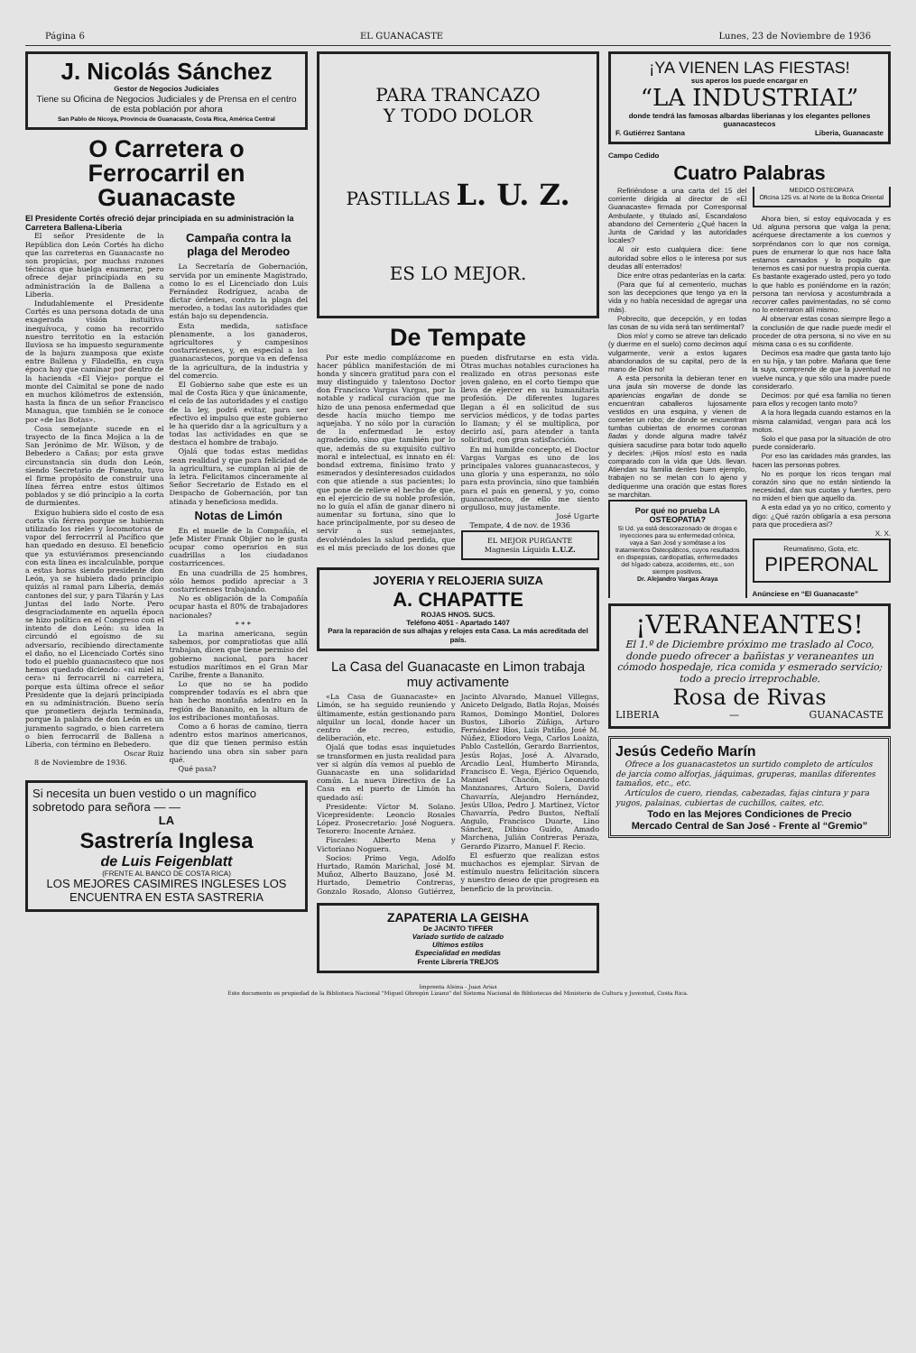Página 6 EL GUANACASTE Lunes, 23 de Noviembre de 1936
J. Nicolás Sánchez
Gestor de Negocios Judiciales
Tiene su Oficina de Negocios Judiciales y de Prensa en el centro de esta población por ahora
San Pablo de Nicoya, Provincia de Guanacaste, Costa Rica, América Central
O Carretera o Ferrocarril en Guanacaste
El Presidente Cortés ofreció dejar principiada en su administración la Carretera Ballena-Liberia
El señor Presidente de la República don León Cortés ha dicho que las carreteras en Guanacaste no son propicias, por muchas razones técnicas que huelga enumerar, pero ofrece dejar principiada en su administración la de Ballena a Liberia.
Indudablemente el Presidente Cortés es una persona dotada de una exagerada visión instuitiva inequívoca, y como ha recorrido nuestro territotio en la estación lluviosa se ha impuesto seguramente de la bajura zuamposa que existe entre Ballena y Filadelfia, en cuya época hay que caminar por dentro de la hacienda «El Viejo» porque el monte del Caimital se pone de nado en muchos kilómetros de extensión, hasta la finca de un señor Francisco Managua, que también se le conoce por «de las Botas».
Cosa semejante sucede en el trayecto de la finca Mojica a la de San Jerónimo de Mr. Wilson, y de Bebedero a Cañas; por esta grave circunstancia sin duda don León, siendo Secretario de Fomento, tuvo el firme propósito de construir una línea férrea entre estos últimos poblados y se dió principio a la corta de durmientes.
Exiguo hubiera sido el costo de esa corta vía férrea porque se hubieran utilizado los rieles y locomotoras de vapor del ferrocrrril al Pacífico que han quedado en desuso. El beneficio que ya estuviéramos presenciando con esta línea es incalculable, porque a estas horas siendo presidente don León, ya se hubiera dado principio quizás al ramal para Liberia, demás cantones del sur, y para Tilarán y Las Juntas del lado Norte. Pero desgraciadamente en aquella época se hizo política en el Congreso con el intento de don León: su idea la circundó el egoísmo de su adversario, recibiendo directamente el daño, no el Licenciado Cortés sino todo el pueblo guanacasteco que nos hemos quedado diciendo: «ni miel ni cera» ni ferrocarril ni carretera, porque esta última ofrece el señor Presidente que la dejará principiada en su administración. Bueno sería que prometiera dejarla terminada, porque la palabra de don León es un juramento sagrado, o bien carretera o bien ferrocarril de Ballena a Liberia, con término en Bebedero.
Oscar Ruiz
8 de Noviembre de 1936.
Campaña contra la plaga del Merodeo
La Secretaría de Gobernación, servida por un eminente Magistrado, como lo es el Licenciado don Luis Fernández Rodríguez, acaba de dictar órdenes, contra la plaga del merodeo, a todas las autoridades que están bajo su dependencia.
Esta medida, satisface plenamente, a los ganaderos, agricultores y campesinos costarricenses, y, en especial a los guanacastecos, porque va en defensa de la agricultura, de la industria y del comercio.
El Gobierno sabe que este es un mal de Costa Rica y que únicamente, el celo de las autoridades y el castigo de la ley, podrá evitar, para ser efectivo el impulso que este gobierno le ha querido dar a la agricultura y a todas las actividades en que se destaca el hombre de trabajo.
Ojalá que todas estas medidas sean realidad y que para felicidad de la agricultura, se cumplan al pie de la letra. Felicitamos cinceramente al Señor Secretario de Estado en el Despacho de Gobernación, por tan atinada y beneficiosa medida.
Notas de Limón
En el muelle de la Compañía, el Jefe Mister Frank Objier no le gusta ocupar como operarios en sus cuadrillas a los ciudadanos costarricences.
En una cuadrilla de 25 hombres, sólo hemos podido apreciar a 3 costarricenses trabajando.
No es obligación de la Compañía ocupar hasta el 80% de trabajadores nacionales?
* * *
La marina americana, según sabemos, por compratiotas que allá trabajan, dicen que tiene permiso del gobierno nacional, para hacer estudios marítimos en el Gran Mar Caribe, frente a Bananito.
Lo que no se ha podido comprender todavía es el abra que han hecho montaña adentro en la región de Bananito, en la altura de los estribaciones montañosas.
Como a 6 horas de camino, tierra adentro estos marinos americanos, que diz que tienen permiso están haciendo una obra sin saber para qué.
Qué pasa?
Si necesita un buen vestido o un magnífico sobretodo para señora — —
LA
Sastrería Inglesa
de Luis Feigenblatt
(FRENTE AL BANCO DE COSTA RICA)
LOS MEJORES CASIMIRES INGLESES LOS ENCUENTRA EN ESTA SASTRERIA
PARA TRANCAZO
Y TODO DOLOR
PASTILLAS L. U. Z.
ES LO MEJOR.
De Tempate
Por este medio complázcome en hacer pública manifestación de mi honda y sincera gratitud para con el muy distinguido y talentoso Doctor don Francisco Vargas Vargas, por la notable y radical curación que me hizo de una penosa enfermedad que desde hacía mucho tiempo me aquejaba. Y no sólo por la curación de la enfermedad le estoy agradecido, sino que también por lo que, además de su exquisito cultivo moral e intelectual, es innato en él: bondad extrema, finísimo trato y esmerados y desinteresados cuidados con que atiende a sus pacientes; lo que pone de relieve el hecho de que, en el ejercicio de su noble profesión, no lo guía el afán de ganar dinero ni aumentar su fortuna, sino que lo hace principalmente, por su deseo de servir a sus semejantes, devolviéndoles la salud perdida, que es el más preciado de los dones que pueden disfrutarse en esta vida. Otras muchas notables curaciones ha realizado en otras personas este joven galeno, en el corto tiempo que lleva de ejercer en su humanitaria profesión. De diferentes lugares llegan a él en solicitud de sus servicios médicos, y de todas partes lo llaman; y él se multiplica, por decirlo así, para atender a tanta solicitud, con gran satisfacción.
En mi humilde concepto, el Doctor Vargas Vargas es uno de los principales valores guanacastecos, y una gloria y una esperanza, no sólo para esta provincia, sino que también para el país en general, y yo, como guanacasteco, de ello me siento orgulloso, muy justamente.
José Ugarte
Tempate, 4 de nov. de 1936
EL MEJOR PURGANTE
Magnesia Líquida L.U.Z.
JOYERIA Y RELOJERIA SUIZA
A. CHAPATTE
ROJAS HNOS. SUCS.
Teléfono 4051 - Apartado 1407
Para la reparación de sus alhajas y relojes esta Casa. La más acreditada del país.
La Casa del Guanacaste en Limon trabaja muy activamente
«La Casa de Guanacaste» en Limón, se ha seguido reuniendo y últimamente, están gestionando para alquilar un local, donde hacer un centro de recreo, estudio, deliberación, etc.
Ojalá que todas esas inquietudes se transformen en justa realidad para ver si algún día vemos al pueblo de Guanacaste en una solidaridad común. La nueva Directiva de La Casa en el puerto de Limón ha quedado así:
Presidente: Víctor M. Solano. Vicepresidente: Leoncio Rosales López. Prosecretario: José Noguera. Tesorero: Inocente Arnáez.
Fiscales: Alberto Mena y Victoriano Noguera.
Socios: Primo Vega, Adolfo Hurtado, Ramón Marichal, José M. Muñoz, Alberto Bauzano, José M. Hurtado, Demetrio Contreras, Gonzalo Rosado, Alonso Gutiérrez, Jacinto Alvarado, Manuel Villegas, Aniceto Delgado, Batla Rojas, Moisés Ramos, Domingo Montiel, Dolores Bustos, Liborio Zúñiga, Arturo Fernández Ríos, Luis Patiño, José M. Núñez, Eliodoro Vega, Carlos Loaiza, Pablo Castellón, Gerardo Barrientos, Jesús Rojas, José A. Alvarado, Arcadio Leal, Humberto Miranda, Francisco E. Vega, Ejérico Oquendo, Manuel Chacón, Leonardo Manzanares, Arturo Solera, David Chavarría, Alejandro Hernández, Jesús Ulloa, Pedro J. Martínez, Víctor Chavarría, Pedro Bustos, Neftalí Angulo, Francisco Duarte, Lino Sánchez, Dibino Guido, Amado Marchena, Julián Contreras Peraza, Gerardo Pizarro, Manuel F. Recio.
El esfuerzo que realizan estos muchachos es ejemplar. Sirvan de estímulo nuestra felicitación sincera y nuestro deseo de que progresen en beneficio de la provincia.
ZAPATERIA LA GEISHA
De JACINTO TIFFER
Variado surtido de calzado
Ultimos estilos
Especialidad en medidas
Frente Librería TREJOS
¡YA VIENEN LAS FIESTAS!
sus aperos los puede encargar en
“LA INDUSTRIAL”
donde tendrá las famosas albardas liberianas y los elegantes pellones guanacastecos
F. Gutiérrez Santana Liberia, Guanacaste
Campo Cedido
Cuatro Palabras
Refiriéndose a una carta del 15 del corriente dirigida al director de «El Guanacaste» firmada por Corresponsal Ambulante, y titulado así, Escandaloso abandono del Cementerio ¿Qué hacen la Junta de Caridad y las autoridades locales?
Al oir esto cualquiera dice: tiene autoridad sobre ellos o le interesa por sus deudas allí enterrados!
Dice entre otras pedanterías en la carta:
(Para que fuí al cementerio, muchas son las decepciones que tengo ya en la vida y no había necesidad de agregar una más).
Pobrecito, que decepción, y en todas las cosas de su vida será tan sentimental?
Dios mío! y como se atreve tan delicado (y duerme en el suelo) como decimos aquí vulgarmente, venir a estos lugares abandonados de su capital, pero de la mano de Dios no!
A esta personita la debieran tener en una jaula sin moverse de donde las apariencias engañan de donde se encuentran caballeros lujosamente vestidos en una esquina, y vienen de cometer un robo; de donde se encuentran tumbas cubiertas de enormes coronas fiadas y donde alguna madre talvéz quisiera sacudirse para botar todo aquello y decirles: ¡Hijos míos! esto es nada comparado con la vida que Uds. llevan. Atiendan su familia denles buen ejemplo, trabajen no se metan con lo ajeno y dedíquenme una oración que estas flores se marchitan.
Por qué no prueba LA OSTEOPATIA?
Si Ud. ya está descorazonado de drogas e inyecciones para su enfermedad crónica, vaya a San José y sométase a los tratamientos Osteopáticos, cuyos resultados en dispepsias, cardiopatías, enfermedades del hígado cabeza, accidentes, etc., son siempre positivos.
Dr. Alejandro Vargas Araya
MEDICO OSTEOPATA
Oficina 125 vs. al Norte de la Botica Oriental
Ahora bien, si estoy equivocada y es Ud. alguna persona que valga la pena; acérquese directamente a los cuernos y sorpréndanos con lo que nos consiga, pues de enumerar lo que nos hace falta estamos cansados y lo poquito que tenemos es casi por nuestra propia cuenta. Es bastante exagerado usted, pero yo todo lo que hablo es poniéndome en la razón; persona tan nerviosa y acostumbrada a recorrer calles pavimentadas, no sé como no lo enterraron allí mismo.
Al observar estas cosas siempre llego a la conclusión de que nadie puede medir el proceder de otra persona, si no vive en su misma casa o es su confidente.
Decimos esa madre que gasta tanto lujo en su hija, y tan pobre. Mañana que tiene la suya, comprende de que la juventud no vuelve nunca, y que sólo una madre puede considerarlo.
Decimos: por qué esa familia no tienen para ellos y recogen tanto moto?
A la hora llegada cuando estamos en la misma calamidad, vengan para acá los motos.
Solo el que pasa por la situación de otro puede considerarlo.
Por eso las caridades más grandes, las hacen las personas pobres.
No es porque los ricos tengan mal corazón sino que no están sintiendo la necesidad, dan sus cuotas y fuertes, pero no miden el bien que aquello da.
A esta edad ya yo no critico, comento y digo: ¿Qué razón obligaría a esa persona para que procediera así?
X. X.
Reumatismo, Gota, etc.
PIPERONAL
Anúnciese en “El Guanacaste”
¡VERANEANTES!
El 1.º de Diciembre próximo me traslado al Coco, donde puedo ofrecer a bañistas y veraneantes un cómodo hospedaje, rica comida y esmerado servicio; todo a precio irreprochable.
Rosa de Rivas
LIBERIA — GUANACASTE
Jesús Cedeño Marín
Ofrece a los guanacastetos un surtido completo de artículos de jarcia como alforjas, jáquimas, gruperas, manilas diferentes tamaños, etc., etc.
Artículos de cuero, riendas, cabezadas, fajas cintura y para yugos, palainas, cubiertas de cuchillos, caites, etc.
Todo en las Mejores Condiciones de Precio
Mercado Central de San José - Frente al “Gremio”
Imprenta Alsina - Juan Arias
Este documento es propiedad de la Biblioteca Nacional "Miguel Obregón Lizano" del Sistema Nacional de Bibliotecas del Ministerio de Cultura y Juventud, Costa Rica.